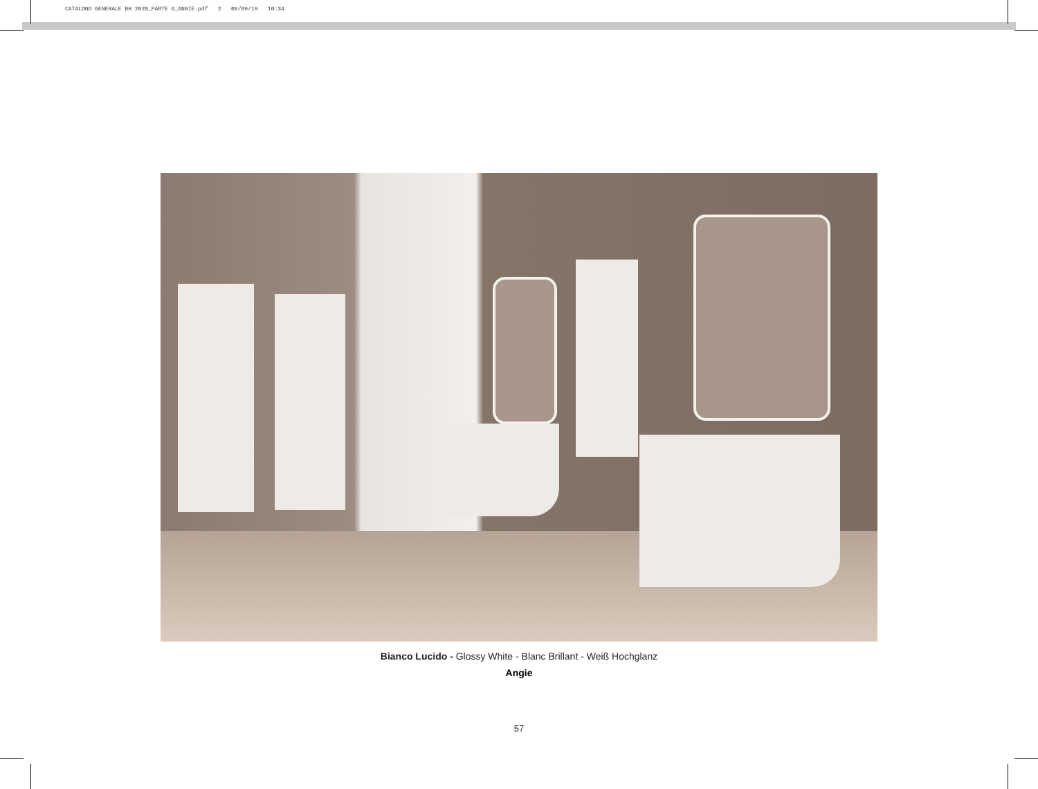CATALOGO GENERALE BH 2020_PARTE 6_ANGIE.pdf 2 09/09/19 10:34
Bianco Lucido - Glossy White - Blanc Brillant - Weiß Hochglanz
Angie
57